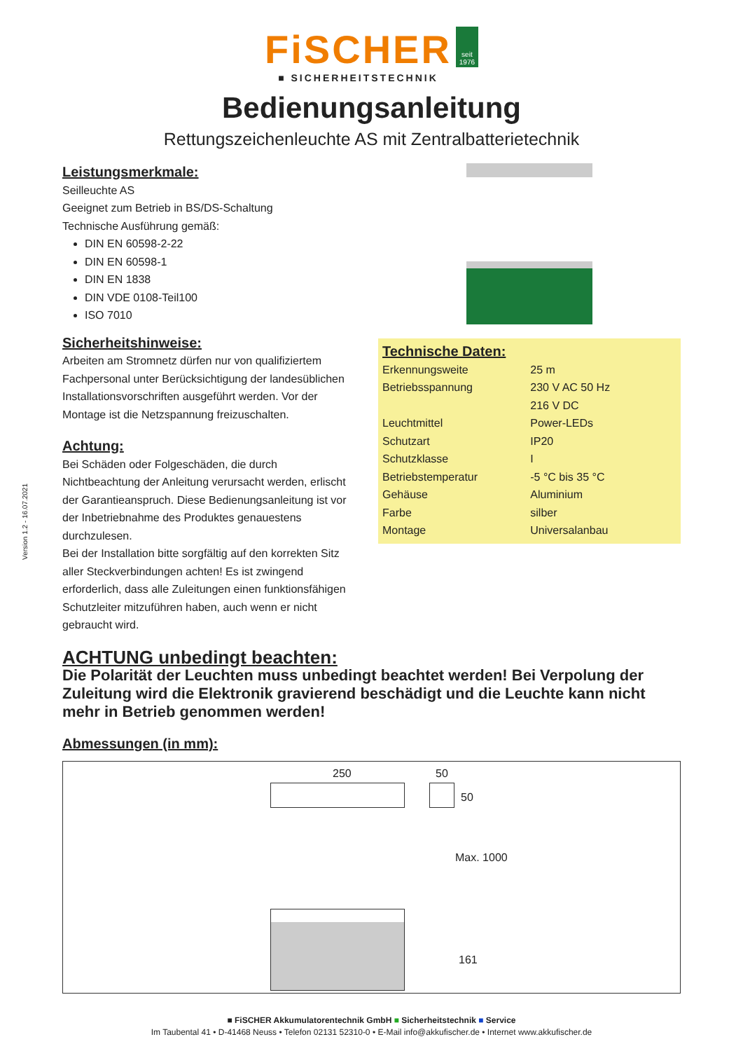FiSCHER
■ SICHERHEITSTECHNIK
seit 1976
Bedienungsanleitung
Rettungszeichenleuchte AS mit Zentralbatterietechnik
Leistungsmerkmale:
Seilleuchte AS
Geeignet zum Betrieb in BS/DS-Schaltung
Technische Ausführung gemäß:
DIN EN 60598-2-22
DIN EN 60598-1
DIN EN 1838
DIN VDE 0108-Teil100
ISO 7010
Sicherheitshinweise:
Arbeiten am Stromnetz dürfen nur von qualifiziertem Fachpersonal unter Berücksichtigung der landesüblichen Installationsvorschriften ausgeführt werden. Vor der Montage ist die Netzspannung freizuschalten.
Achtung:
Bei Schäden oder Folgeschäden, die durch Nichtbeachtung der Anleitung verursacht werden, erlischt der Garantieanspruch. Diese Bedienungsanleitung ist vor der Inbetriebnahme des Produktes genauestens durchzulesen.
Bei der Installation bitte sorgfältig auf den korrekten Sitz aller Steckverbindungen achten! Es ist zwingend erforderlich, dass alle Zuleitungen einen funktionsfähigen Schutzleiter mitzuführen haben, auch wenn er nicht gebraucht wird.
Technische Daten:
| Erkennungsweite | 25 m |
| Betriebsspannung | 230 V AC 50 Hz |
| | 216 V DC |
| Leuchtmittel | Power-LEDs |
| Schutzart | IP20 |
| Schutzklasse | I |
| Betriebstemperatur | -5 °C bis 35 °C |
| Gehäuse | Aluminium |
| Farbe | silber |
| Montage | Universalanbau |
ACHTUNG unbedingt beachten:
Die Polarität der Leuchten muss unbedingt beachtet werden! Bei Verpolung der Zuleitung wird die Elektronik gravierend beschädigt und die Leuchte kann nicht mehr in Betrieb genommen werden!
Abmessungen (in mm):
250 50
50
Max. 1000
161
Version 1.2 - 16.07.2021
■ FiSCHER Akkumulatorentechnik GmbH ■ Sicherheitstechnik ■ Service
Im Taubental 41 • D-41468 Neuss • Telefon 02131 52310-0 • E-Mail info@akkufischer.de • Internet www.akkufischer.de